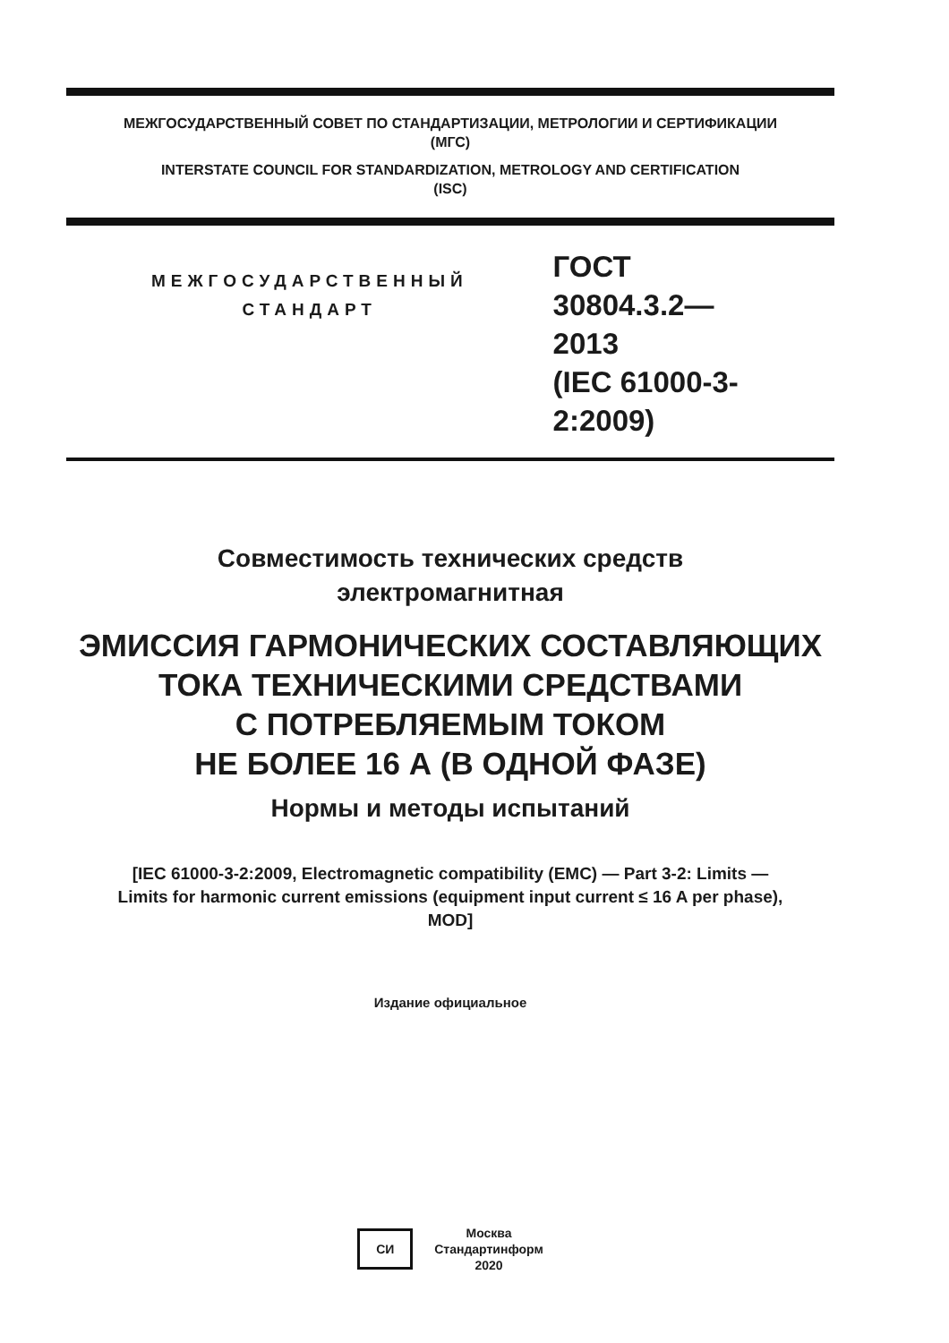МЕЖГОСУДАРСТВЕННЫЙ СОВЕТ ПО СТАНДАРТИЗАЦИИ, МЕТРОЛОГИИ И СЕРТИФИКАЦИИ
(МГС)
INTERSTATE COUNCIL FOR STANDARDIZATION, METROLOGY AND CERTIFICATION
(ISC)
МЕЖГОСУДАРСТВЕННЫЙ
СТАНДАРТ
ГОСТ
30804.3.2—
2013
(IEC 61000-3-2:2009)
Совместимость технических средств
электромагнитная
ЭМИССИЯ ГАРМОНИЧЕСКИХ СОСТАВЛЯЮЩИХ
ТОКА ТЕХНИЧЕСКИМИ СРЕДСТВАМИ
С ПОТРЕБЛЯЕМЫМ ТОКОМ
НЕ БОЛЕЕ 16 А (В ОДНОЙ ФАЗЕ)
Нормы и методы испытаний
[IEC 61000-3-2:2009, Electromagnetic compatibility (EMC) — Part 3-2: Limits —
Limits for harmonic current emissions (equipment input current ≤ 16 A per phase),
MOD]
Издание официальное
СИ
Москва
Стандартинформ
2020